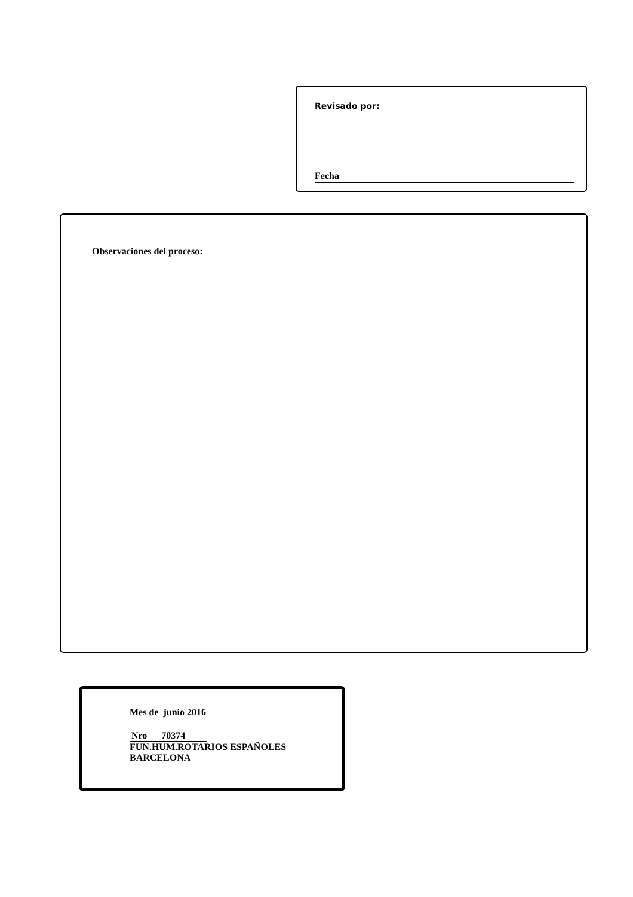Revisado por:
Fecha
Observaciones del proceso:
Mes de junio 2016
Nro 70374
FUN.HUM.ROTARIOS ESPAÑOLES
BARCELONA